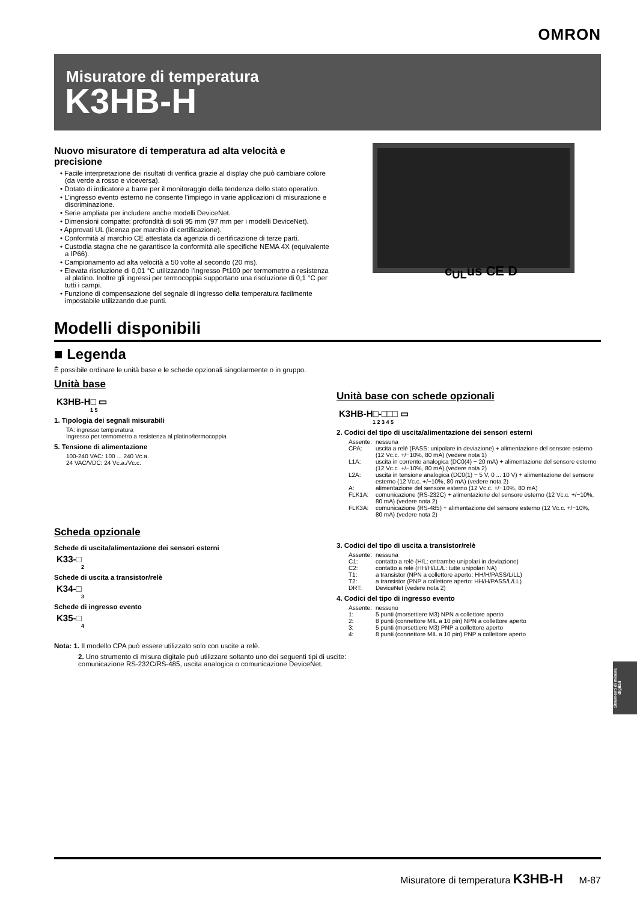OMRON
Misuratore di temperatura
K3HB-H
c<sub>UL</sub>us CE D
Nuovo misuratore di temperatura ad alta velocità e precisione
• Facile interpretazione dei risultati di verifica grazie al display che può cambiare colore (da verde a rosso e viceversa).
• Dotato di indicatore a barre per il monitoraggio della tendenza dello stato operativo.
• L'ingresso evento esterno ne consente l'impiego in varie applicazioni di misurazione e discriminazione.
• Serie ampliata per includere anche modelli DeviceNet.
• Dimensioni compatte: profondità di soli 95 mm (97 mm per i modelli DeviceNet).
• Approvati UL (licenza per marchio di certificazione).
• Conformità al marchio CE attestata da agenzia di certificazione di terze parti.
• Custodia stagna che ne garantisce la conformità alle specifiche NEMA 4X (equivalente a IP66).
• Campionamento ad alta velocità a 50 volte al secondo (20 ms).
• Elevata risoluzione di 0,01 °C utilizzando l'ingresso Pt100 per termometro a resistenza al platino. Inoltre gli ingressi per termocoppia supportano una risoluzione di 0,1 °C per tutti i campi.
• Funzione di compensazione del segnale di ingresso della temperatura facilmente impostabile utilizzando due punti.
Modelli disponibili
■ Legenda
È possibile ordinare le unità base e le schede opzionali singolarmente o in gruppo.
Unità base
K3HB-H□ ▭
1 5
1. Tipologia dei segnali misurabili
TA: ingresso temperatura
Ingresso per termometro a resistenza al platino/termocoppia
5. Tensione di alimentazione
100-240 VAC: 100 ... 240 Vc.a.
24 VAC/VDC: 24 Vc.a./Vc.c.
Scheda opzionale
Schede di uscita/alimentazione dei sensori esterni
K33-□
2
Schede di uscita a transistor/relè
K34-□
3
Schede di ingresso evento
K35-□
4
Unità base con schede opzionali
K3HB-H□-□□□ ▭
1 2 3 4 5
2. Codici del tipo di uscita/alimentazione dei sensori esterni
| Assente: | nessuna |
| CPA: | uscita a relè (PASS: unipolare in deviazione) + alimentazione del sensore esterno (12 Vc.c. +/−10%, 80 mA) (vedere nota 1) |
| L1A: | uscita in corrente analogica (DC0(4) − 20 mA) + alimentazione del sensore esterno (12 Vc.c. +/−10%, 80 mA) (vedere nota 2) |
| L2A: | uscita in tensione analogica (DC0(1) − 5 V, 0 ... 10 V) + alimentazione del sensore esterno (12 Vc.c. +/−10%, 80 mA) (vedere nota 2) |
| A: | alimentazione del sensore esterno (12 Vc.c. +/−10%, 80 mA) |
| FLK1A: | comunicazione (RS-232C) + alimentazione del sensore esterno (12 Vc.c. +/−10%, 80 mA) (vedere nota 2) |
| FLK3A: | comunicazione (RS-485) + alimentazione del sensore esterno (12 Vc.c. +/−10%, 80 mA) (vedere nota 2) |
3. Codici del tipo di uscita a transistor/relè
| Assente: | nessuna |
| C1: | contatto a relè (H/L: entrambe unipolari in deviazione) |
| C2: | contatto a relè (HH/H/LL/L: tutte unipolari NA) |
| T1: | a transistor (NPN a collettore aperto: HH/H/PASS/L/LL) |
| T2: | a transistor (PNP a collettore aperto: HH/H/PASS/L/LL) |
| DRT: | DeviceNet (vedere nota 2) |
4. Codici del tipo di ingresso evento
| Assente: | nessuno |
| 1: | 5 punti (morsettiere M3) NPN a collettore aperto |
| 2: | 8 punti (connettore MIL a 10 pin) NPN a collettore aperto |
| 3: | 5 punti (morsettiere M3) PNP a collettore aperto |
| 4: | 8 punti (connettore MIL a 10 pin) PNP a collettore aperto |
Nota: 1. Il modello CPA può essere utilizzato solo con uscite a relè.
2. Uno strumento di misura digitale può utilizzare soltanto uno dei seguenti tipi di uscite:
comunicazione RS-232C/RS-485, uscita analogica o comunicazione DeviceNet.
Strumenti di misura digitali
Misuratore di temperatura K3HB-H M-87